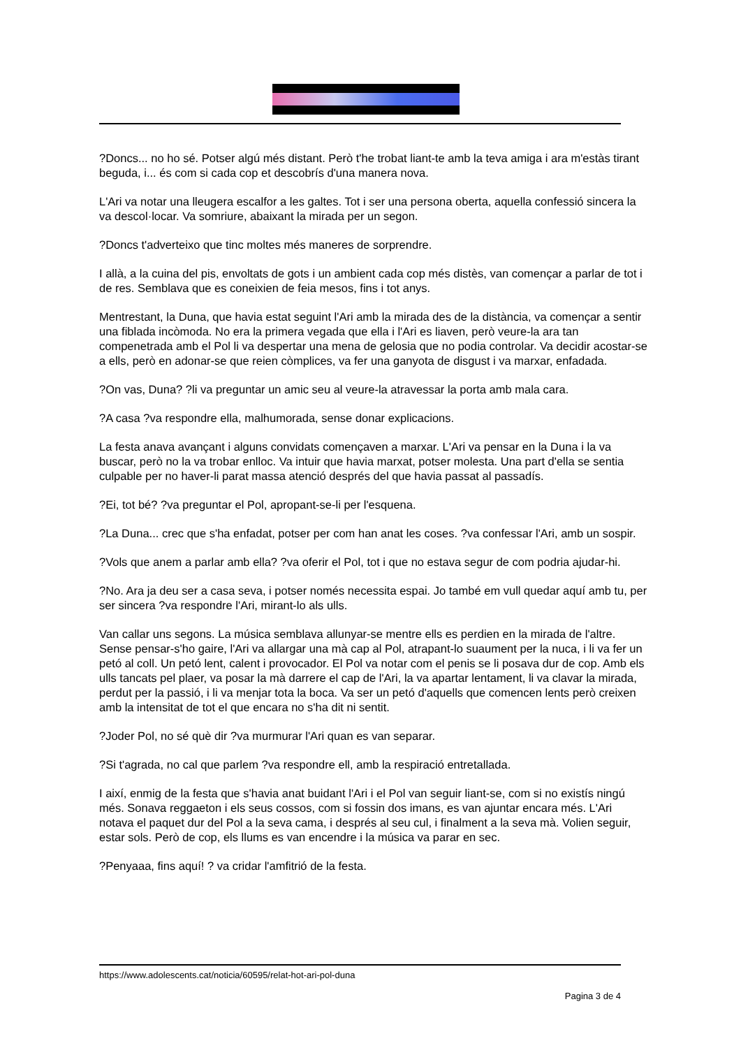?Doncs... no ho sé. Potser algú més distant. Però t'he trobat liant-te amb la teva amiga i ara m'estàs tirant beguda, i... és com si cada cop et descobrís d'una manera nova.
L'Ari va notar una lleugera escalfor a les galtes. Tot i ser una persona oberta, aquella confessió sincera la va descol·locar. Va somriure, abaixant la mirada per un segon.
?Doncs t'adverteixo que tinc moltes més maneres de sorprendre.
I allà, a la cuina del pis, envoltats de gots i un ambient cada cop més distès, van començar a parlar de tot i de res. Semblava que es coneixien de feia mesos, fins i tot anys.
Mentrestant, la Duna, que havia estat seguint l'Ari amb la mirada des de la distància, va començar a sentir una fiblada incòmoda. No era la primera vegada que ella i l'Ari es liaven, però veure-la ara tan compenetrada amb el Pol li va despertar una mena de gelosia que no podia controlar. Va decidir acostar-se a ells, però en adonar-se que reien còmplices, va fer una ganyota de disgust i va marxar, enfadada.
?On vas, Duna? ?li va preguntar un amic seu al veure-la atravessar la porta amb mala cara.
?A casa ?va respondre ella, malhumorada, sense donar explicacions.
La festa anava avançant i alguns convidats començaven a marxar. L'Ari va pensar en la Duna i la va buscar, però no la va trobar enlloc. Va intuir que havia marxat, potser molesta. Una part d'ella se sentia culpable per no haver-li parat massa atenció després del que havia passat al passadís.
?Ei, tot bé? ?va preguntar el Pol, apropant-se-li per l'esquena.
?La Duna... crec que s'ha enfadat, potser per com han anat les coses. ?va confessar l'Ari, amb un sospir.
?Vols que anem a parlar amb ella? ?va oferir el Pol, tot i que no estava segur de com podria ajudar-hi.
?No. Ara ja deu ser a casa seva, i potser només necessita espai. Jo també em vull quedar aquí amb tu, per ser sincera ?va respondre l'Ari, mirant-lo als ulls.
Van callar uns segons. La música semblava allunyar-se mentre ells es perdien en la mirada de l'altre. Sense pensar-s'ho gaire, l'Ari va allargar una mà cap al Pol, atrapant-lo suaument per la nuca, i li va fer un petó al coll. Un petó lent, calent i provocador. El Pol va notar com el penis se li posava dur de cop. Amb els ulls tancats pel plaer, va posar la mà darrere el cap de l'Ari, la va apartar lentament, li va clavar la mirada, perdut per la passió, i li va menjar tota la boca. Va ser un petó d'aquells que comencen lents però creixen amb la intensitat de tot el que encara no s'ha dit ni sentit.
?Joder Pol, no sé què dir ?va murmurar l'Ari quan es van separar.
?Si t'agrada, no cal que parlem ?va respondre ell, amb la respiració entretallada.
I així, enmig de la festa que s'havia anat buidant l'Ari i el Pol van seguir liant-se, com si no existís ningú més. Sonava reggaeton i els seus cossos, com si fossin dos imans, es van ajuntar encara més. L'Ari notava el paquet dur del Pol a la seva cama, i després al seu cul, i finalment a la seva mà. Volien seguir, estar sols. Però de cop, els llums es van encendre i la música va parar en sec.
?Penyaaa, fins aquí! ? va cridar l'amfitrió de la festa.
https://www.adolescents.cat/noticia/60595/relat-hot-ari-pol-duna
Pagina 3 de 4